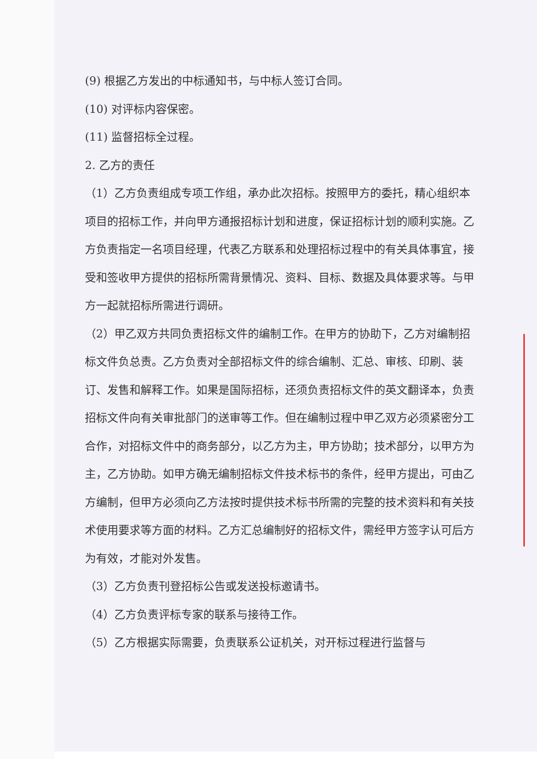(9) 根据乙方发出的中标通知书，与中标人签订合同。
(10) 对评标内容保密。
(11) 监督招标全过程。
2. 乙方的责任
（1）乙方负责组成专项工作组，承办此次招标。按照甲方的委托，精心组织本项目的招标工作，并向甲方通报招标计划和进度，保证招标计划的顺利实施。乙方负责指定一名项目经理，代表乙方联系和处理招标过程中的有关具体事宜，接受和签收甲方提供的招标所需背景情况、资料、目标、数据及具体要求等。与甲方一起就招标所需进行调研。
（2）甲乙双方共同负责招标文件的编制工作。在甲方的协助下，乙方对编制招标文件负总责。乙方负责对全部招标文件的综合编制、汇总、审核、印刷、装订、发售和解释工作。如果是国际招标，还须负责招标文件的英文翻译本，负责招标文件向有关审批部门的送审等工作。但在编制过程中甲乙双方必须紧密分工合作，对招标文件中的商务部分，以乙方为主，甲方协助；技术部分，以甲方为主，乙方协助。如甲方确无编制招标文件技术标书的条件，经甲方提出，可由乙方编制，但甲方必须向乙方法按时提供技术标书所需的完整的技术资料和有关技术使用要求等方面的材料。乙方汇总编制好的招标文件，需经甲方签字认可后方为有效，才能对外发售。
（3）乙方负责刊登招标公告或发送投标邀请书。
（4）乙方负责评标专家的联系与接待工作。
（5）乙方根据实际需要，负责联系公证机关，对开标过程进行监督与